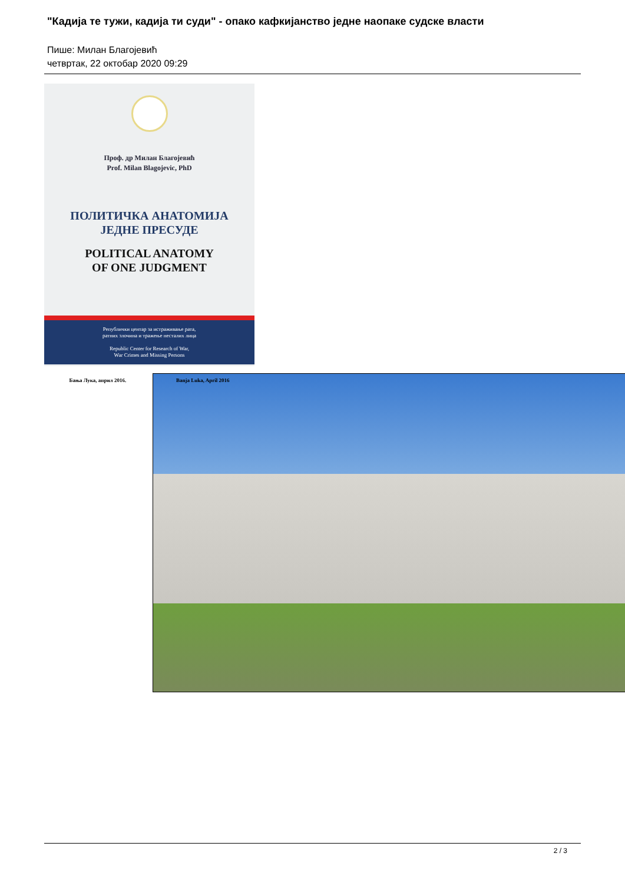"Кадија те тужи, кадија ти суди" - опако кафкијанство једне наопаке судске власти
Пише: Милан Благојевић
четвртак, 22 октобар 2020 09:29
Проф. др Милан Благојевић
Prof. Milan Blagojevic, PhD
ПОЛИТИЧКА АНАТОМИЈА
ЈЕДНЕ ПРЕСУДЕ
POLITICAL ANATOMY
OF ONE JUDGMENT
Републички центар за истраживање рата,
ратних злочина и тражење несталих лица
Republic Center for Research of War,
War Crimes and Missing Persons
Бања Лука, април 2016. Banja Luka, April 2016
2 / 3